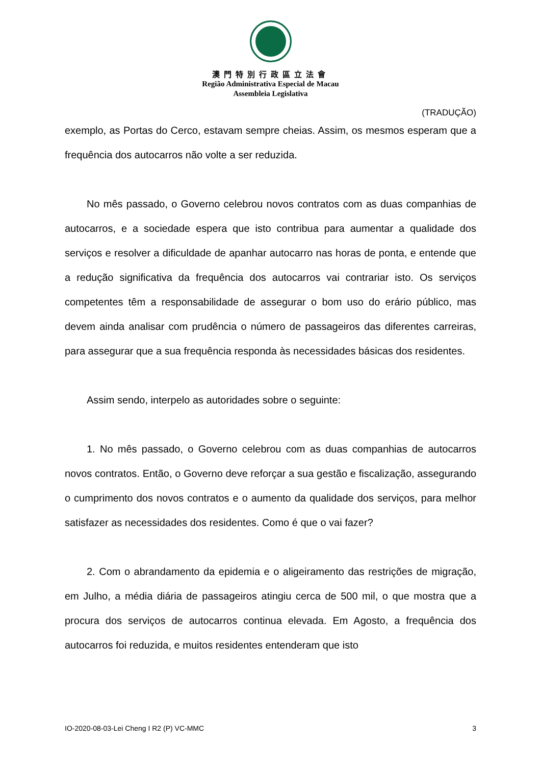澳門特別行政區立法會
Região Administrativa Especial de Macau
Assembleia Legislativa
(TRADUÇÃO)
exemplo, as Portas do Cerco, estavam sempre cheias. Assim, os mesmos esperam que a frequência dos autocarros não volte a ser reduzida.
No mês passado, o Governo celebrou novos contratos com as duas companhias de autocarros, e a sociedade espera que isto contribua para aumentar a qualidade dos serviços e resolver a dificuldade de apanhar autocarro nas horas de ponta, e entende que a redução significativa da frequência dos autocarros vai contrariar isto. Os serviços competentes têm a responsabilidade de assegurar o bom uso do erário público, mas devem ainda analisar com prudência o número de passageiros das diferentes carreiras, para assegurar que a sua frequência responda às necessidades básicas dos residentes.
Assim sendo, interpelo as autoridades sobre o seguinte:
1. No mês passado, o Governo celebrou com as duas companhias de autocarros novos contratos. Então, o Governo deve reforçar a sua gestão e fiscalização, assegurando o cumprimento dos novos contratos e o aumento da qualidade dos serviços, para melhor satisfazer as necessidades dos residentes. Como é que o vai fazer?
2. Com o abrandamento da epidemia e o aligeiramento das restrições de migração, em Julho, a média diária de passageiros atingiu cerca de 500 mil, o que mostra que a procura dos serviços de autocarros continua elevada. Em Agosto, a frequência dos autocarros foi reduzida, e muitos residentes entenderam que isto
IO-2020-08-03-Lei Cheng I R2 (P) VC-MMC 3